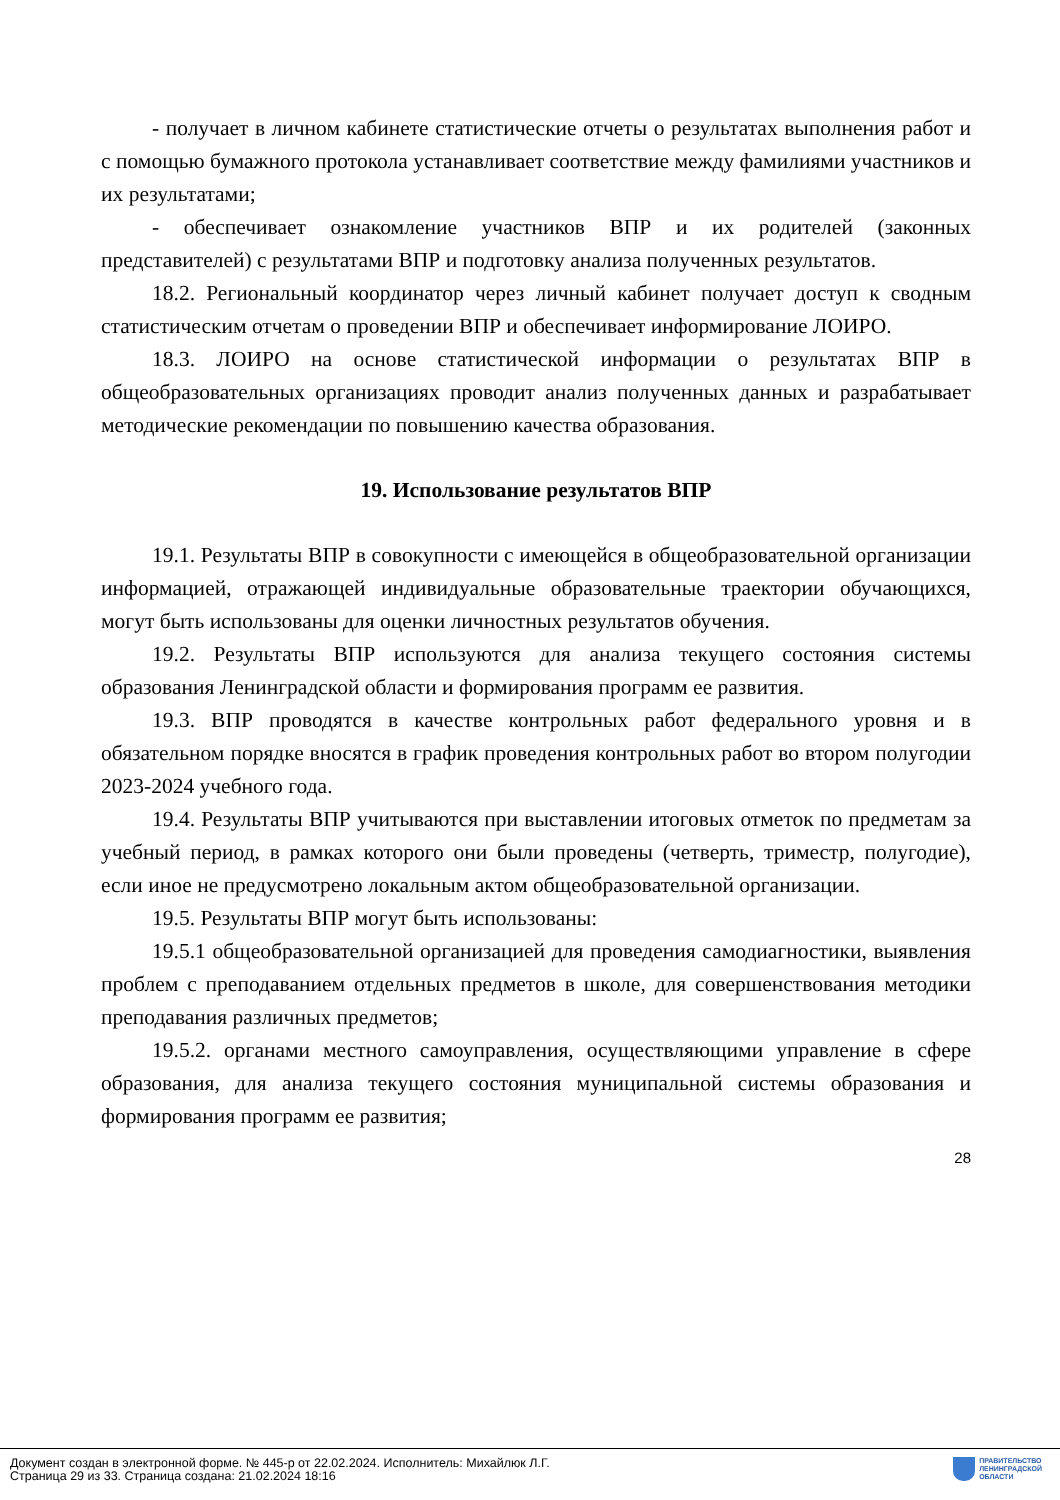- получает в личном кабинете статистические отчеты о результатах выполнения работ и с помощью бумажного протокола устанавливает соответствие между фамилиями участников и их результатами;
- обеспечивает ознакомление участников ВПР и их родителей (законных представителей) с результатами ВПР и подготовку анализа полученных результатов.
18.2. Региональный координатор через личный кабинет получает доступ к сводным статистическим отчетам о проведении ВПР и обеспечивает информирование ЛОИРО.
18.3. ЛОИРО на основе статистической информации о результатах ВПР в общеобразовательных организациях проводит анализ полученных данных и разрабатывает методические рекомендации по повышению качества образования.
19. Использование результатов ВПР
19.1. Результаты ВПР в совокупности с имеющейся в общеобразовательной организации информацией, отражающей индивидуальные образовательные траектории обучающихся, могут быть использованы для оценки личностных результатов обучения.
19.2. Результаты ВПР используются для анализа текущего состояния системы образования Ленинградской области и формирования программ ее развития.
19.3. ВПР проводятся в качестве контрольных работ федерального уровня и в обязательном порядке вносятся в график проведения контрольных работ во втором полугодии 2023-2024 учебного года.
19.4. Результаты ВПР учитываются при выставлении итоговых отметок по предметам за учебный период, в рамках которого они были проведены (четверть, триместр, полугодие), если иное не предусмотрено локальным актом общеобразовательной организации.
19.5. Результаты ВПР могут быть использованы:
19.5.1 общеобразовательной организацией для проведения самодиагностики, выявления проблем с преподаванием отдельных предметов в школе, для совершенствования методики преподавания различных предметов;
19.5.2. органами местного самоуправления, осуществляющими управление в сфере образования, для анализа текущего состояния муниципальной системы образования и формирования программ ее развития;
28
Документ создан в электронной форме. № 445-р от 22.02.2024. Исполнитель: Михайлюк Л.Г.
Страница 29 из 33. Страница создана: 21.02.2024 18:16
ПРАВИТЕЛЬСТВО
ЛЕНИНГРАДСКОЙ
ОБЛАСТИ